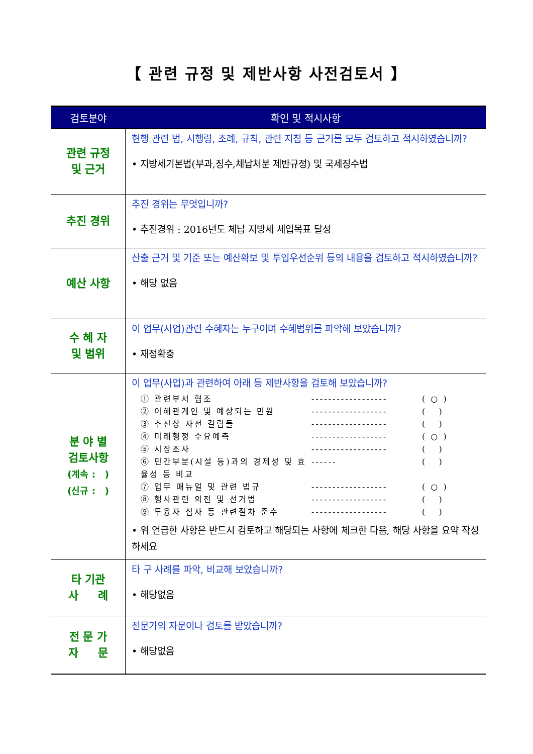【 관련 규정 및 제반사항 사전검토서 】
| 검토분야 | 확인 및 적시사항 |
| --- | --- |
| 관련 규정 및 근거 | 현행 관련 법, 시행령, 조례, 규칙, 관련 지침 등 근거를 모두 검토하고 적시하였습니까? • 지방세기본법(부과,징수,체납처분 제반규정) 및 국세징수법 |
| 추진 경위 | 추진 경위는 무엇입니까? • 추진경위 : 2016년도 체납 지방세 세입목표 달성 |
| 예산 사항 | 산출 근거 및 기준 또는 예산확보 및 투입우선순위 등의 내용을 검토하고 적시하였습니까? • 해당 없음 |
| 수 혜 자 및 범위 | 이 업무(사업)관련 수혜자는 누구이며 수혜범위를 파악해 보았습니까? • 재정확충 |
| 분 야 별 검토사항 (계속 : ) (신규 : ) | 이 업무(사업)과 관련하여 아래 등 제반사항을 검토해 보았습니까? ① 관련부서 협조 ------------------ ( ○ ) ② 이해관계인 및 예상되는 민원 ------------------ ( ) ③ 추진상 사전 걸림돌 ------------------ ( ) ④ 미래행정 수요예측 ------------------ ( ○ ) ⑤ 시장조사 ------------------ ( ) ⑥ 민간부분(시설 등)과의 경제성 및 효율성 등 비교 ------ ( ) ⑦ 업무 매뉴얼 및 관련 법규 ------------------ ( ○ ) ⑧ 행사관련 의전 및 선거법 ------------------ ( ) ⑨ 투융자 심사 등 관련절차 준수 ------------------ ( ) • 위 언급한 사항은 반드시 검토하고 해당되는 사항에 체크한 다음, 해당 사항을 요약 작성하세요 |
| 타 기관 사 례 | 타 구 사례를 파악, 비교해 보았습니까? • 해당없음 |
| 전 문 가 자 문 | 전문가의 자문이나 검토를 받았습니까? • 해당없음 |